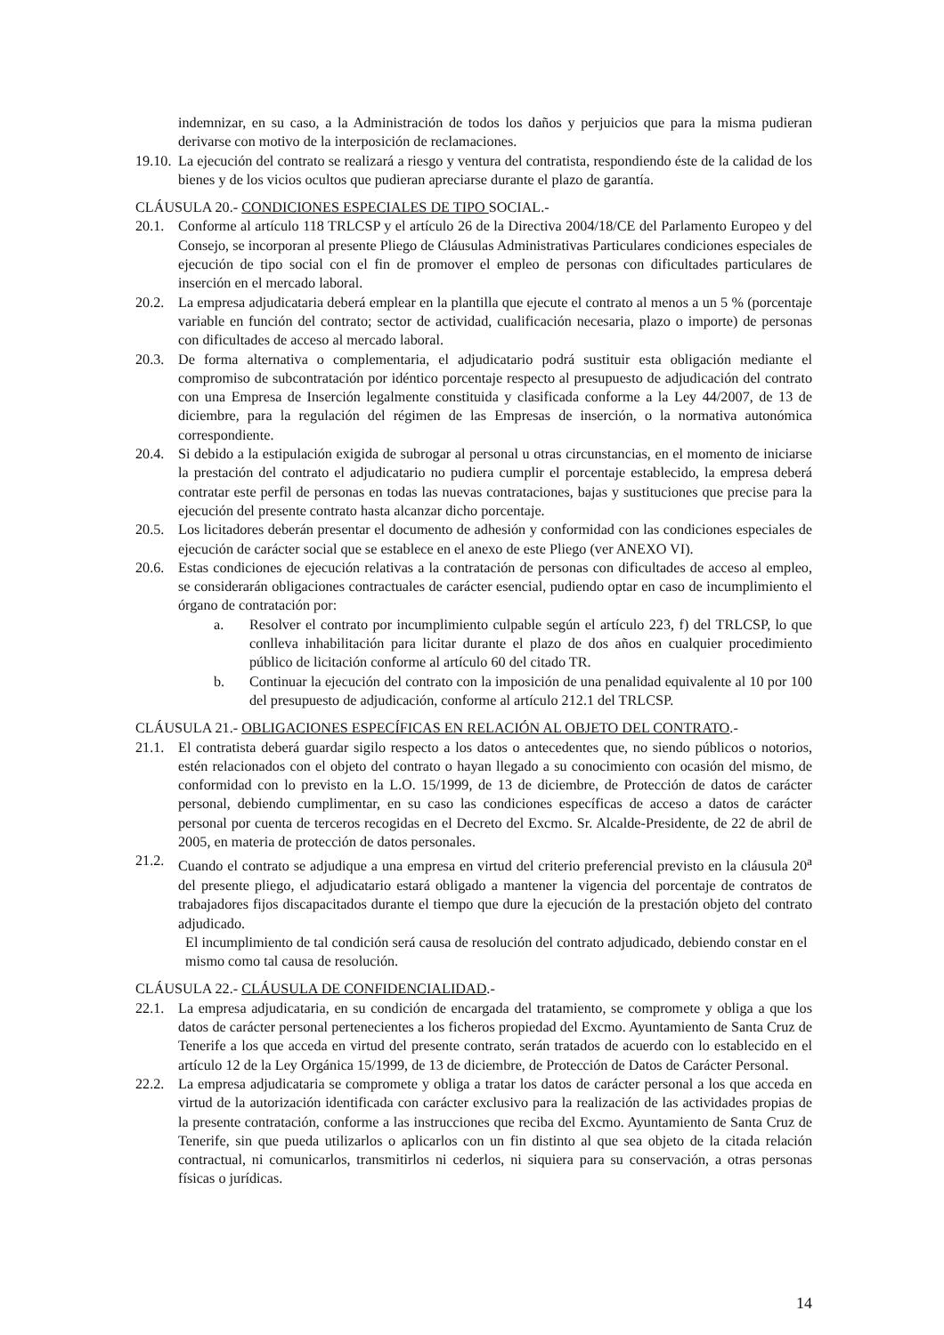indemnizar, en su caso, a la Administración de todos los daños y perjuicios que para la misma pudieran derivarse con motivo de la interposición de reclamaciones.
19.10. La ejecución del contrato se realizará a riesgo y ventura del contratista, respondiendo éste de la calidad de los bienes y de los vicios ocultos que pudieran apreciarse durante el plazo de garantía.
CLÁUSULA 20.- CONDICIONES ESPECIALES DE TIPO SOCIAL.-
20.1. Conforme al artículo 118 TRLCSP y el artículo 26 de la Directiva 2004/18/CE del Parlamento Europeo y del Consejo, se incorporan al presente Pliego de Cláusulas Administrativas Particulares condiciones especiales de ejecución de tipo social con el fin de promover el empleo de personas con dificultades particulares de inserción en el mercado laboral.
20.2. La empresa adjudicataria deberá emplear en la plantilla que ejecute el contrato al menos a un 5 % (porcentaje variable en función del contrato; sector de actividad, cualificación necesaria, plazo o importe) de personas con dificultades de acceso al mercado laboral.
20.3. De forma alternativa o complementaria, el adjudicatario podrá sustituir esta obligación mediante el compromiso de subcontratación por idéntico porcentaje respecto al presupuesto de adjudicación del contrato con una Empresa de Inserción legalmente constituida y clasificada conforme a la Ley 44/2007, de 13 de diciembre, para la regulación del régimen de las Empresas de inserción, o la normativa autonómica correspondiente.
20.4. Si debido a la estipulación exigida de subrogar al personal u otras circunstancias, en el momento de iniciarse la prestación del contrato el adjudicatario no pudiera cumplir el porcentaje establecido, la empresa deberá contratar este perfil de personas en todas las nuevas contrataciones, bajas y sustituciones que precise para la ejecución del presente contrato hasta alcanzar dicho porcentaje.
20.5. Los licitadores deberán presentar el documento de adhesión y conformidad con las condiciones especiales de ejecución de carácter social que se establece en el anexo de este Pliego (ver ANEXO VI).
20.6. Estas condiciones de ejecución relativas a la contratación de personas con dificultades de acceso al empleo, se considerarán obligaciones contractuales de carácter esencial, pudiendo optar en caso de incumplimiento el órgano de contratación por:
a. Resolver el contrato por incumplimiento culpable según el artículo 223, f) del TRLCSP, lo que conlleva inhabilitación para licitar durante el plazo de dos años en cualquier procedimiento público de licitación conforme al artículo 60 del citado TR.
b. Continuar la ejecución del contrato con la imposición de una penalidad equivalente al 10 por 100 del presupuesto de adjudicación, conforme al artículo 212.1 del TRLCSP.
CLÁUSULA 21.- OBLIGACIONES ESPECÍFICAS EN RELACIÓN AL OBJETO DEL CONTRATO.-
21.1. El contratista deberá guardar sigilo respecto a los datos o antecedentes que, no siendo públicos o notorios, estén relacionados con el objeto del contrato o hayan llegado a su conocimiento con ocasión del mismo, de conformidad con lo previsto en la L.O. 15/1999, de 13 de diciembre, de Protección de datos de carácter personal, debiendo cumplimentar, en su caso las condiciones específicas de acceso a datos de carácter personal por cuenta de terceros recogidas en el Decreto del Excmo. Sr. Alcalde-Presidente, de 22 de abril de 2005, en materia de protección de datos personales.
21.2. Cuando el contrato se adjudique a una empresa en virtud del criterio preferencial previsto en la cláusula 20<sup>a</sup> del presente pliego, el adjudicatario estará obligado a mantener la vigencia del porcentaje de contratos de trabajadores fijos discapacitados durante el tiempo que dure la ejecución de la prestación objeto del contrato adjudicado.
El incumplimiento de tal condición será causa de resolución del contrato adjudicado, debiendo constar en el mismo como tal causa de resolución.
CLÁUSULA 22.- CLÁUSULA DE CONFIDENCIALIDAD.-
22.1. La empresa adjudicataria, en su condición de encargada del tratamiento, se compromete y obliga a que los datos de carácter personal pertenecientes a los ficheros propiedad del Excmo. Ayuntamiento de Santa Cruz de Tenerife a los que acceda en virtud del presente contrato, serán tratados de acuerdo con lo establecido en el artículo 12 de la Ley Orgánica 15/1999, de 13 de diciembre, de Protección de Datos de Carácter Personal.
22.2. La empresa adjudicataria se compromete y obliga a tratar los datos de carácter personal a los que acceda en virtud de la autorización identificada con carácter exclusivo para la realización de las actividades propias de la presente contratación, conforme a las instrucciones que reciba del Excmo. Ayuntamiento de Santa Cruz de Tenerife, sin que pueda utilizarlos o aplicarlos con un fin distinto al que sea objeto de la citada relación contractual, ni comunicarlos, transmitirlos ni cederlos, ni siquiera para su conservación, a otras personas físicas o jurídicas.
14